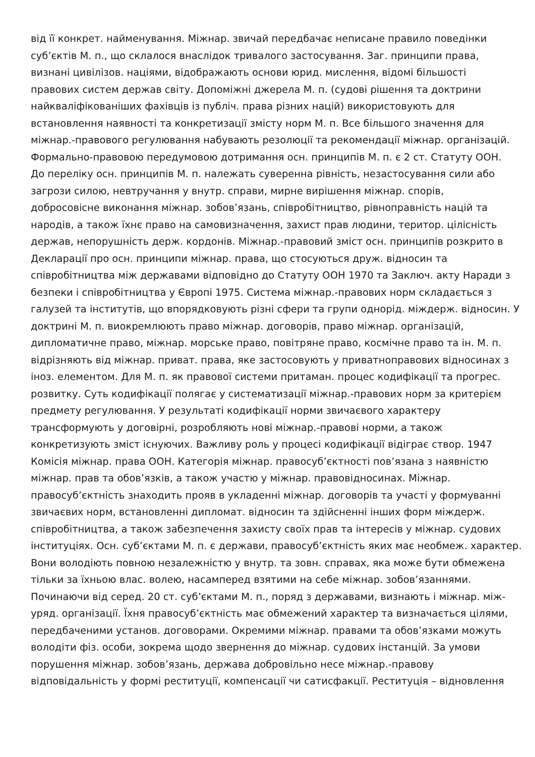від її конкрет. найменування. Міжнар. звичай передбачає неписане правило поведінки
суб’єктів М. п., що склалося внаслідок тривалого застосування. Заг. принципи права,
визнані цивілізов. націями, відображають основи юрид. мислення, відомі більшості
правових систем держав світу. Допоміжні джерела М. п. (судові рішення та доктрини
найкваліфікованіших фахівців із публіч. права різних націй) використовують для
встановлення наявності та конкретизації змісту норм М. п. Все більшого значення для
міжнар.-правового регулювання набувають резолюції та рекомендації міжнар. організацій.
Формально-правовою передумовою дотримання осн. принципів М. п. є 2 ст. Статуту ООН.
До переліку осн. принципів М. п. належать суверенна рівність, незастосування сили або
загрози силою, невтручання у внутр. справи, мирне вирішення міжнар. спорів,
добросовісне виконання міжнар. зобов’язань, співробітництво, рівноправність націй та
народів, а також їхнє право на самовизначення, захист прав людини, територ. цілісність
держав, непорушність держ. кордонів. Міжнар.-правовий зміст осн. принципів розкрито в
Декларації про осн. принципи міжнар. права, що стосуються друж. відносин та
співробітництва між державами відповідно до Статуту ООН 1970 та Заключ. акту Наради з
безпеки і співробітництва у Європі 1975. Система міжнар.-правових норм складається з
галузей та інститутів, що впорядковують різні сфери та групи однорід. міждерж. відносин. У
доктрині М. п. виокремлюють право міжнар. договорів, право міжнар. організацій,
дипломатичне право, міжнар. морське право, повітряне право, космічне право та ін. М. п.
відрізняють від міжнар. приват. права, яке застосовують у приватноправових відносинах з
іноз. елементом. Для М. п. як правової системи притаман. процес кодифікації та прогрес.
розвитку. Суть кодифікації полягає у систематизації міжнар.-правових норм за критерієм
предмету регулювання. У результаті кодифікації норми звичаєвого характеру
трансформують у договірні, розробляють нові міжнар.-правові норми, а також
конкретизують зміст існуючих. Важливу роль у процесі кодифікації відіграє створ. 1947
Комісія міжнар. права ООН. Категорія міжнар. правосуб’єктності пов’язана з наявністю
міжнар. прав та обов’язків, а також участю у міжнар. правовідносинах. Міжнар.
правосуб’єктність знаходить прояв в укладенні міжнар. договорів та участі у формуванні
звичаєвих норм, встановленні дипломат. відносин та здійсненні інших форм міждерж.
співробітництва, а також забезпечення захисту своїх прав та інтересів у міжнар. судових
інституціях. Осн. суб’єктами М. п. є держави, правосуб’єктність яких має необмеж. характер.
Вони володіють повною незалежністю у внутр. та зовн. справах, яка може бути обмежена
тільки за їхньою влас. волею, насамперед взятими на себе міжнар. зобов’язаннями.
Починаючи від серед. 20 ст. суб’єктами М. п., поряд з державами, визнають і міжнар. між-
уряд. організації. Їхня правосуб’єктність має обмежений характер та визначається цілями,
передбаченими установ. договорами. Окремими міжнар. правами та обов’язками можуть
володіти фіз. особи, зокрема щодо звернення до міжнар. судових інстанцій. За умови
порушення міжнар. зобов’язань, держава добровільно несе міжнар.-правову
відповідальність у формі реституції, компенсації чи сатисфакції. Реституція – відновлення